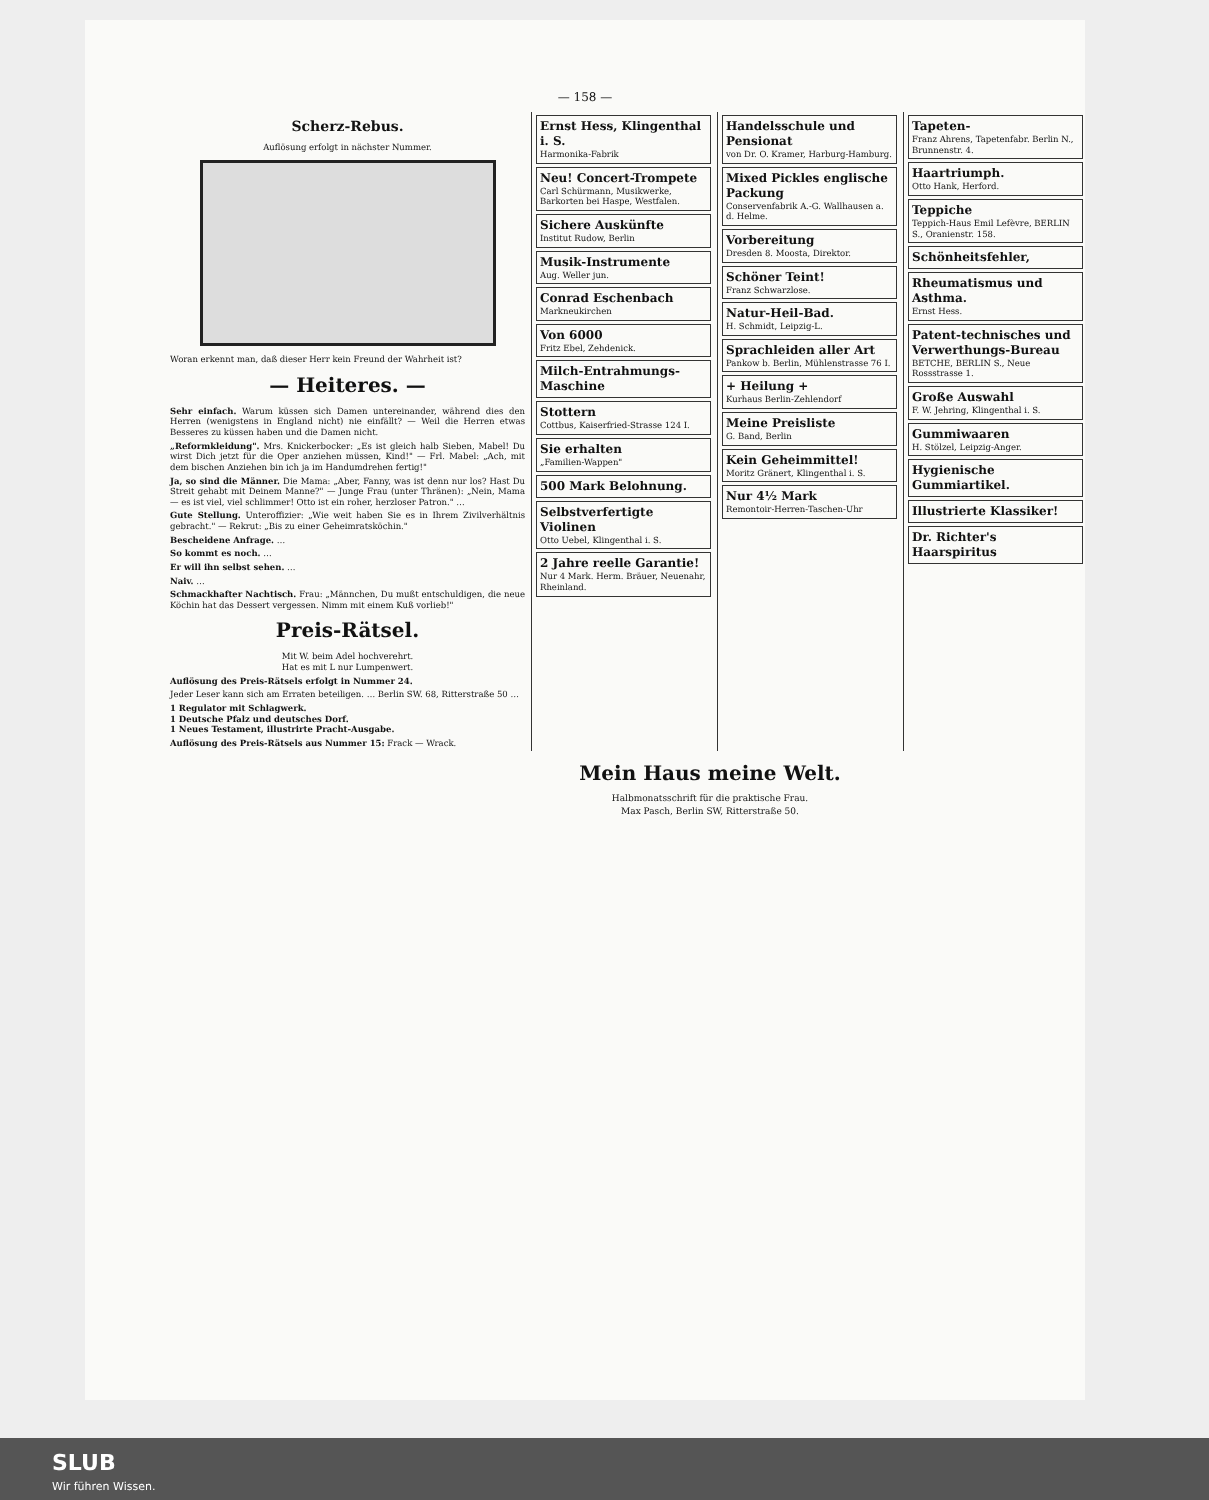— 158 —
Scherz-Rebus.
Auflösung erfolgt in nächster Nummer.
Woran erkennt man, daß dieser Herr kein Freund der Wahrheit ist?
— Heiteres. —
Sehr einfach. Warum küssen sich Damen untereinander, während dies den Herren (wenigstens in England nicht) nie einfällt? — Weil die Herren etwas Besseres zu küssen haben und die Damen nicht.
„Reformkleidung". Mrs. Knickerbocker: „Es ist gleich halb Sieben, Mabel! Du wirst Dich jetzt für die Oper anziehen müssen, Kind!" — Frl. Mabel: „Ach, mit dem bischen Anziehen bin ich ja im Handumdrehen fertig!"
Ja, so sind die Männer. Die Mama: „Aber, Fanny, was ist denn nur los? Hast Du Streit gehabt mit Deinem Manne?" — Junge Frau (unter Thränen): „Nein, Mama — es ist viel, viel schlimmer! Otto ist ein roher, herzloser Patron." …
Gute Stellung. Unteroffizier: „Wie weit haben Sie es in Ihrem Zivilverhältnis gebracht." — Rekrut: „Bis zu einer Geheimratsköchin."
Bescheidene Anfrage. …
So kommt es noch. …
Er will ihn selbst sehen. …
Naiv. …
Schmackhafter Nachtisch. Frau: „Männchen, Du mußt entschuldigen, die neue Köchin hat das Dessert vergessen. Nimm mit einem Kuß vorlieb!"
Preis-Rätsel.
Mit W. beim Adel hochverehrt.
Hat es mit L nur Lumpenwert.
Auflösung des Preis-Rätsels erfolgt in Nummer 24.
Jeder Leser kann sich am Erraten beteiligen. … Berlin SW. 68, Ritterstraße 50 …
1 Regulator mit Schlagwerk.
1 Deutsche Pfalz und deutsches Dorf.
1 Neues Testament, illustrirte Pracht-Ausgabe.
Auflösung des Preis-Rätsels aus Nummer 15: Frack — Wrack.
Ernst Hess, Klingenthal i. S.
Harmonika-Fabrik
Neu! Concert-Trompete
Carl Schürmann, Musikwerke, Barkorten bei Haspe, Westfalen.
Sichere Auskünfte
Institut Rudow, Berlin
Musik-Instrumente
Aug. Weller jun.
Conrad Eschenbach
Markneukirchen
Von 6000
Fritz Ebel, Zehdenick.
Milch-Entrahmungs-Maschine
Stottern
Cottbus, Kaiserfried-Strasse 124 I.
Sie erhalten
„Familien-Wappen"
500 Mark Belohnung.
Selbstverfertigte Violinen
Otto Uebel, Klingenthal i. S.
2 Jahre reelle Garantie!
Nur 4 Mark. Herm. Bräuer, Neuenahr, Rheinland.
Handelsschule und Pensionat
von Dr. O. Kramer, Harburg-Hamburg.
Mixed Pickles englische Packung
Conservenfabrik A.-G. Wallhausen a. d. Helme.
Vorbereitung
Dresden 8. Moosta, Direktor.
Schöner Teint!
Franz Schwarzlose.
Natur-Heil-Bad.
H. Schmidt, Leipzig-L.
Sprachleiden aller Art
Pankow b. Berlin, Mühlenstrasse 76 I.
+ Heilung +
Kurhaus Berlin-Zehlendorf
Meine Preisliste
G. Band, Berlin
Kein Geheimmittel!
Moritz Gränert, Klingenthal i. S.
Nur 4½ Mark
Remontoir-Herren-Taschen-Uhr
Tapeten-
Franz Ahrens, Tapetenfabr. Berlin N., Brunnenstr. 4.
Haartriumph.
Otto Hank, Herford.
Teppiche
Teppich-Haus Emil Lefèvre, BERLIN S., Oranienstr. 158.
Schönheitsfehler,
Rheumatismus und Asthma.
Ernst Hess.
Patent-technisches und Verwerthungs-Bureau
BETCHE, BERLIN S., Neue Rossstrasse 1.
Große Auswahl
F. W. Jehring, Klingenthal i. S.
Gummiwaaren
H. Stölzel, Leipzig-Anger.
Hygienische Gummiartikel.
Illustrierte Klassiker!
Dr. Richter's Haarspiritus
Mein Haus meine Welt.
Halbmonatsschrift für die praktische Frau.
Max Pasch, Berlin SW, Ritterstraße 50.
SLUB
Wir führen Wissen.